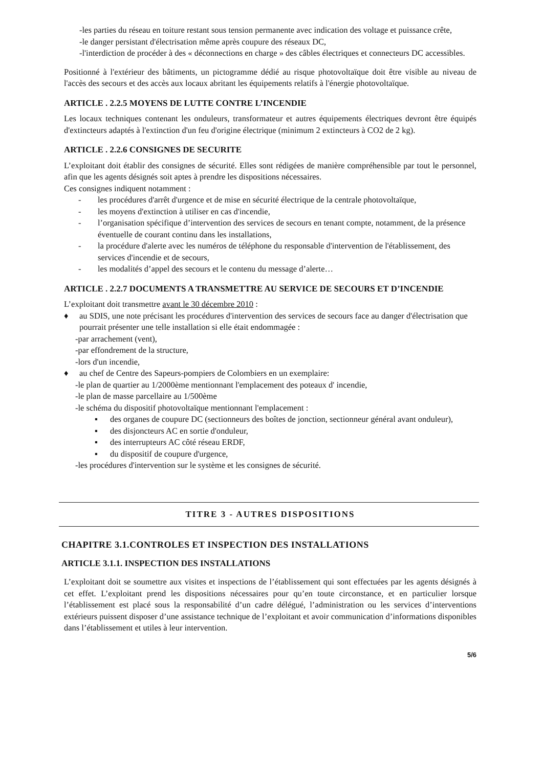-les parties du réseau en toiture restant sous tension permanente avec indication des voltage et puissance crête,
-le danger persistant d'électrisation même après coupure des réseaux DC,
-l'interdiction de procéder à des « déconnections en charge » des câbles électriques et connecteurs DC accessibles.
Positionné à l'extérieur des bâtiments, un pictogramme dédié au risque photovoltaïque doit être visible au niveau de l'accès des secours et des accès aux locaux abritant les équipements relatifs à l'énergie photovoltaïque.
ARTICLE . 2.2.5 MOYENS DE LUTTE CONTRE L’INCENDIE
Les locaux techniques contenant les onduleurs, transformateur et autres équipements électriques devront être équipés d'extincteurs adaptés à l'extinction d'un feu d'origine électrique (minimum 2 extincteurs à CO2 de 2 kg).
ARTICLE . 2.2.6 CONSIGNES DE SECURITE
L’exploitant doit établir des consignes de sécurité. Elles sont rédigées de manière compréhensible par tout le personnel, afin que les agents désignés soit aptes à prendre les dispositions nécessaires.
Ces consignes indiquent notamment :
- les procédures d'arrêt d'urgence et de mise en sécurité électrique de la centrale photovoltaïque,
- les moyens d'extinction à utiliser en cas d'incendie,
- l’organisation spécifique d’intervention des services de secours en tenant compte, notamment, de la présence éventuelle de courant continu dans les installations,
- la procédure d'alerte avec les numéros de téléphone du responsable d'intervention de l'établissement, des services d'incendie et de secours,
- les modalités d’appel des secours et le contenu du message d’alerte…
ARTICLE . 2.2.7 DOCUMENTS A TRANSMETTRE AU SERVICE DE SECOURS ET D’INCENDIE
L’exploitant doit transmettre avant le 30 décembre 2010 :
♦ au SDIS, une note précisant les procédures d'intervention des services de secours face au danger d'électrisation que pourrait présenter une telle installation si elle était endommagée :
-par arrachement (vent),
-par effondrement de la structure,
-lors d'un incendie,
♦ au chef de Centre des Sapeurs-pompiers de Colombiers en un exemplaire:
-le plan de quartier au 1/2000ème mentionnant l'emplacement des poteaux d' incendie,
-le plan de masse parcellaire au 1/500ème
-le schéma du dispositif photovoltaïque mentionnant l'emplacement :
▪ des organes de coupure DC (sectionneurs des boîtes de jonction, sectionneur général avant onduleur),
▪ des disjoncteurs AC en sortie d'onduleur,
▪ des interrupteurs AC côté réseau ERDF,
▪ du dispositif de coupure d'urgence,
-les procédures d'intervention sur le système et les consignes de sécurité.
TITRE 3 - AUTRES DISPOSITIONS
CHAPITRE 3.1.CONTROLES ET INSPECTION DES INSTALLATIONS
ARTICLE 3.1.1. INSPECTION DES INSTALLATIONS
L’exploitant doit se soumettre aux visites et inspections de l’établissement qui sont effectuées par les agents désignés à cet effet. L’exploitant prend les dispositions nécessaires pour qu’en toute circonstance, et en particulier lorsque l’établissement est placé sous la responsabilité d’un cadre délégué, l’administration ou les services d’interventions extérieurs puissent disposer d’une assistance technique de l’exploitant et avoir communication d’informations disponibles dans l’établissement et utiles à leur intervention.
5/6